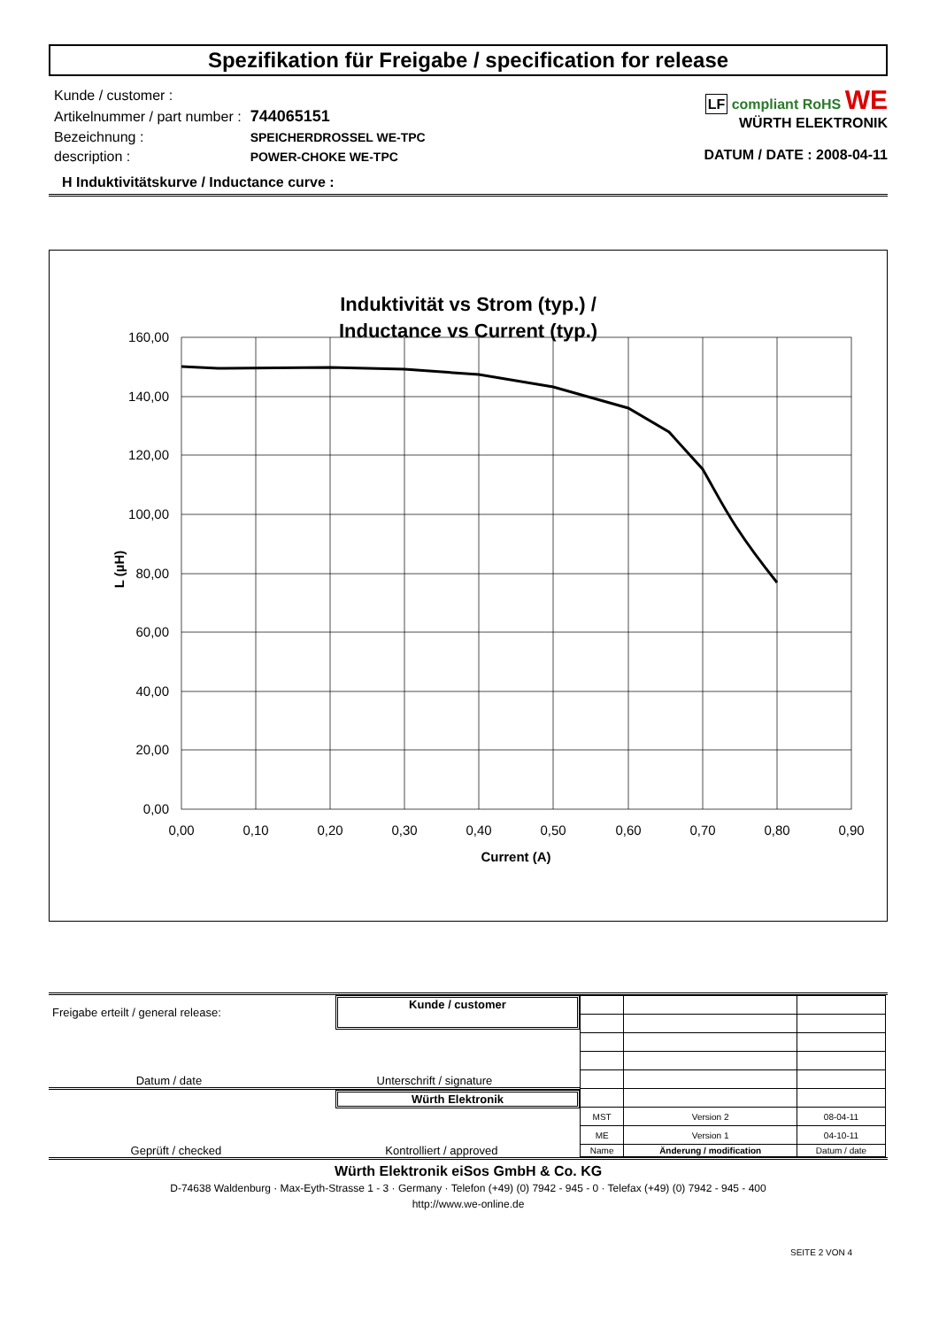Spezifikation für Freigabe / specification for release
| Kunde / customer : | |
| Artikelnummer / part number : | 744065151 |
| Bezeichnung : | SPEICHERDROSSEL WE-TPC |
| description : | POWER-CHOKE WE-TPC |
LF compliant RoHS WE
WÜRTH ELEKTRONIK
DATUM / DATE : 2008-04-11
H Induktivitätskurve / Inductance curve :
Induktivität vs Strom (typ.) /
Inductance vs Current (typ.)
160,00
140,00
120,00
100,00
80,00
60,00
40,00
20,00
0,00
0,00
0,10
0,20
0,30
0,40
0,50
0,60
0,70
0,80
0,90
Current (A)
L (µH)
Freigabe erteilt / general release: Kunde / customer
Datum / date Unterschrift / signature
Würth Elektronik
Geprüft / checked Kontrolliert / approved
| MST | Version 2 | 08-04-11 |
| ME | Version 1 | 04-10-11 |
| Name | Änderung / modification | Datum / date |
Würth Elektronik eiSos GmbH & Co. KG
D-74638 Waldenburg · Max-Eyth-Strasse 1 - 3 · Germany · Telefon (+49) (0) 7942 - 945 - 0 · Telefax (+49) (0) 7942 - 945 - 400
http://www.we-online.de
SEITE 2 VON 4